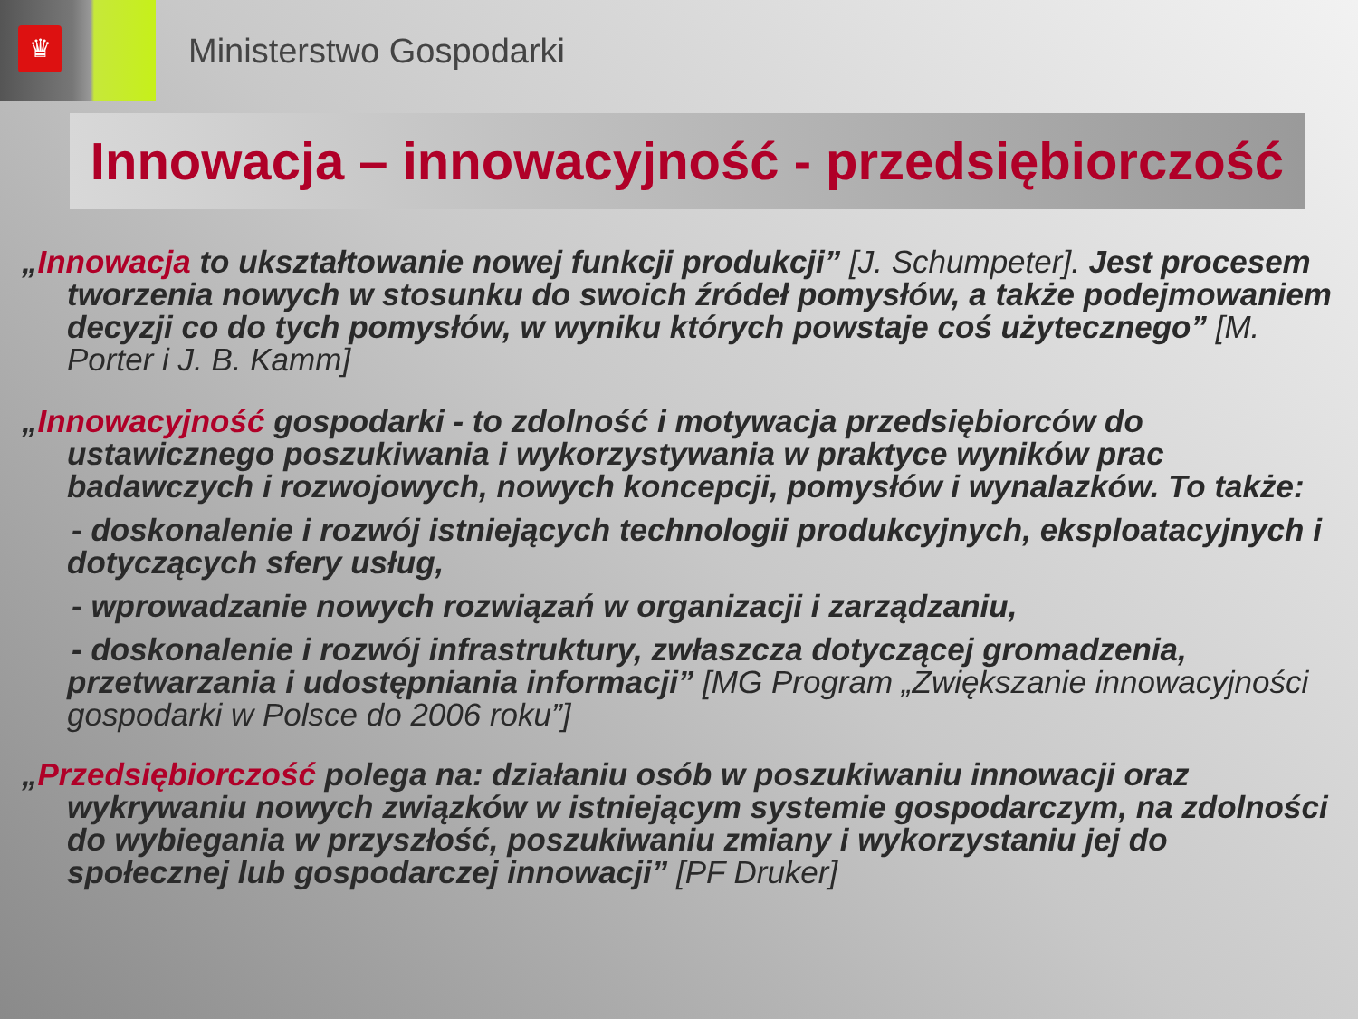♛
Ministerstwo Gospodarki
Innowacja – innowacyjność - przedsiębiorczość
„Innowacja to ukształtowanie nowej funkcji produkcji” [J. Schumpeter]. Jest procesem tworzenia nowych w stosunku do swoich źródeł pomysłów, a także podejmowaniem decyzji co do tych pomysłów, w wyniku których powstaje coś użytecznego” [M. Porter i J. B. Kamm]
„Innowacyjność gospodarki - to zdolność i motywacja przedsiębiorców do ustawicznego poszukiwania i wykorzystywania w praktyce wyników prac badawczych i rozwojowych, nowych koncepcji, pomysłów i wynalazków. To także:
- doskonalenie i rozwój istniejących technologii produkcyjnych, eksploatacyjnych i dotyczących sfery usług,
- wprowadzanie nowych rozwiązań w organizacji i zarządzaniu,
- doskonalenie i rozwój infrastruktury, zwłaszcza dotyczącej gromadzenia, przetwarzania i udostępniania informacji” [MG Program „Zwiększanie innowacyjności gospodarki w Polsce do 2006 roku”]
„Przedsiębiorczość polega na: działaniu osób w poszukiwaniu innowacji oraz wykrywaniu nowych związków w istniejącym systemie gospodarczym, na zdolności do wybiegania w przyszłość, poszukiwaniu zmiany i wykorzystaniu jej do społecznej lub gospodarczej innowacji” [PF Druker]